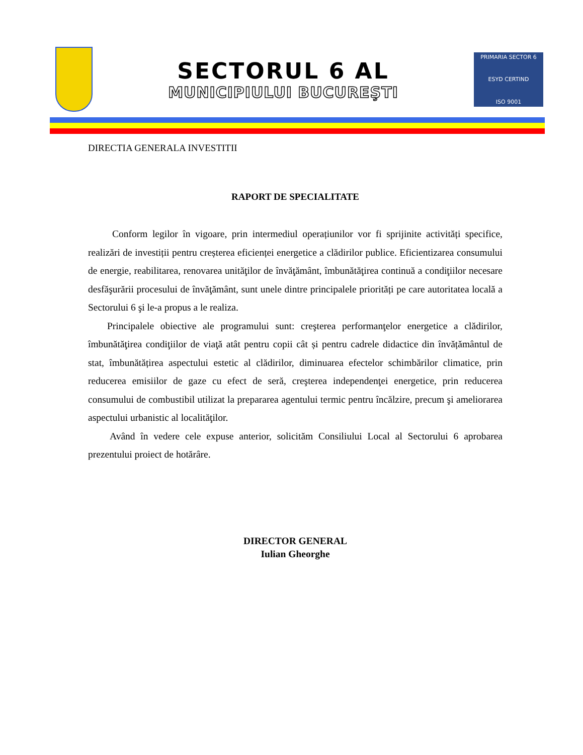SECTORUL 6 AL
MUNICIPIULUI BUCUREŞTI
PRIMARIA SECTOR 6
ESYD CERTIND
ISO 9001
DIRECTIA GENERALA INVESTITII
RAPORT DE SPECIALITATE
Conform legilor în vigoare, prin intermediul operațiunilor vor fi sprijinite activități specifice, realizări de investiții pentru creșterea eficienței energetice a clădirilor publice. Eficientizarea consumului de energie, reabilitarea, renovarea unităţilor de învăţământ, îmbunătăţirea continuă a condiţiilor necesare desfăşurării procesului de învăţământ, sunt unele dintre principalele priorități pe care autoritatea locală a Sectorului 6 şi le-a propus a le realiza.
Principalele obiective ale programului sunt: creşterea performanţelor energetice a clădirilor, îmbunătăţirea condiţiilor de viaţă atât pentru copii cât și pentru cadrele didactice din învățământul de stat, îmbunătățirea aspectului estetic al clădirilor, diminuarea efectelor schimbărilor climatice, prin reducerea emisiilor de gaze cu efect de seră, creşterea independenţei energetice, prin reducerea consumului de combustibil utilizat la prepararea agentului termic pentru încălzire, precum şi ameliorarea aspectului urbanistic al localităţilor.
Având în vedere cele expuse anterior, solicităm Consiliului Local al Sectorului 6 aprobarea prezentului proiect de hotărâre.
DIRECTOR GENERAL
Iulian Gheorghe